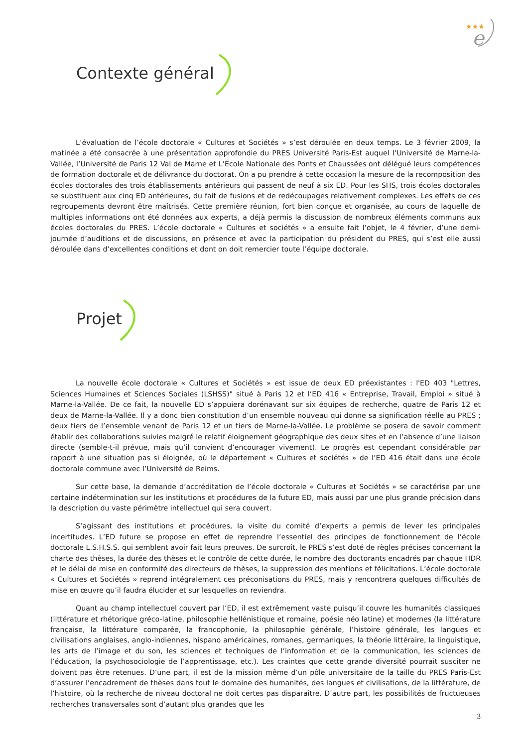★★★
e
Contexte général
L’évaluation de l’école doctorale « Cultures et Sociétés » s’est déroulée en deux temps. Le 3 février 2009, la matinée a été consacrée à une présentation approfondie du PRES Université Paris-Est auquel l’Université de Marne-la-Vallée, l’Université de Paris 12 Val de Marne et L’École Nationale des Ponts et Chaussées ont délégué leurs compétences de formation doctorale et de délivrance du doctorat. On a pu prendre à cette occasion la mesure de la recomposition des écoles doctorales des trois établissements antérieurs qui passent de neuf à six ED. Pour les SHS, trois écoles doctorales se substituent aux cinq ED antérieures, du fait de fusions et de redécoupages relativement complexes. Les effets de ces regroupements devront être maîtrisés. Cette première réunion, fort bien conçue et organisée, au cours de laquelle de multiples informations ont été données aux experts, a déjà permis la discussion de nombreux éléments communs aux écoles doctorales du PRES. L’école doctorale « Cultures et sociétés » a ensuite fait l’objet, le 4 février, d’une demi-journée d’auditions et de discussions, en présence et avec la participation du président du PRES, qui s’est elle aussi déroulée dans d’excellentes conditions et dont on doit remercier toute l’équipe doctorale.
Projet
La nouvelle école doctorale « Cultures et Sociétés » est issue de deux ED préexistantes : l'ED 403 "Lettres, Sciences Humaines et Sciences Sociales (LSHSS)" situé à Paris 12 et l’ED 416 « Entreprise, Travail, Emploi » situé à Marne-la-Vallée. De ce fait, la nouvelle ED s’appuiera dorénavant sur six équipes de recherche, quatre de Paris 12 et deux de Marne-la-Vallée. Il y a donc bien constitution d’un ensemble nouveau qui donne sa signification réelle au PRES ; deux tiers de l’ensemble venant de Paris 12 et un tiers de Marne-la-Vallée. Le problème se posera de savoir comment établir des collaborations suivies malgré le relatif éloignement géographique des deux sites et en l’absence d’une liaison directe (semble-t-il prévue, mais qu’il convient d’encourager vivement). Le progrès est cependant considérable par rapport à une situation pas si éloignée, où le département « Cultures et sociétés » de l’ED 416 était dans une école doctorale commune avec l’Université de Reims.
Sur cette base, la demande d’accréditation de l’école doctorale « Cultures et Sociétés » se caractérise par une certaine indétermination sur les institutions et procédures de la future ED, mais aussi par une plus grande précision dans la description du vaste périmètre intellectuel qui sera couvert.
S’agissant des institutions et procédures, la visite du comité d’experts a permis de lever les principales incertitudes. L’ED future se propose en effet de reprendre l’essentiel des principes de fonctionnement de l’école doctorale L.S.H.S.S. qui semblent avoir fait leurs preuves. De surcroît, le PRES s’est doté de règles précises concernant la charte des thèses, la durée des thèses et le contrôle de cette durée, le nombre des doctorants encadrés par chaque HDR et le délai de mise en conformité des directeurs de thèses, la suppression des mentions et félicitations. L’école doctorale « Cultures et Sociétés » reprend intégralement ces préconisations du PRES, mais y rencontrera quelques difficultés de mise en œuvre qu’il faudra élucider et sur lesquelles on reviendra.
Quant au champ intellectuel couvert par l’ED, il est extrêmement vaste puisqu’il couvre les humanités classiques (littérature et rhétorique gréco-latine, philosophie hellénistique et romaine, poésie néo latine) et modernes (la littérature française, la littérature comparée, la francophonie, la philosophie générale, l’histoire générale, les langues et civilisations anglaises, anglo-indiennes, hispano américaines, romanes, germaniques, la théorie littéraire, la linguistique, les arts de l’image et du son, les sciences et techniques de l’information et de la communication, les sciences de l’éducation, la psychosociologie de l’apprentissage, etc.). Les craintes que cette grande diversité pourrait susciter ne doivent pas être retenues. D’une part, il est de la mission même d’un pôle universitaire de la taille du PRES Paris-Est d’assurer l’encadrement de thèses dans tout le domaine des humanités, des langues et civilisations, de la littérature, de l’histoire, où la recherche de niveau doctoral ne doit certes pas disparaître. D’autre part, les possibilités de fructueuses recherches transversales sont d’autant plus grandes que les
3